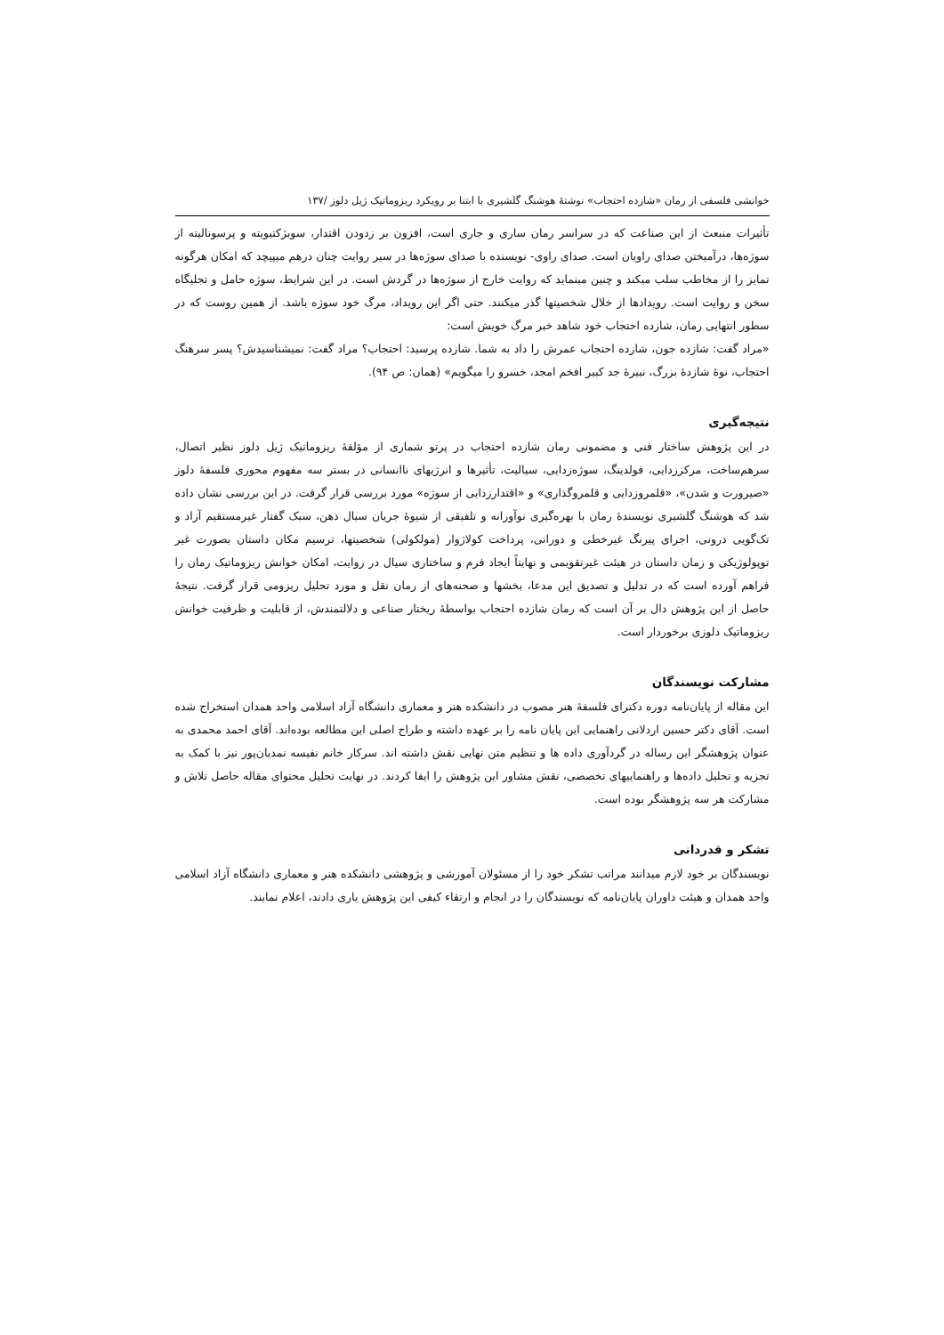خوانشی فلسفی از رمان «شازده احتجاب» نوشتهٔ هوشنگ گلشیری با ابتنا بر رویکرد ریزوماتیک ژیل دلوز /۱۳۷
تأثیرات منبعث از این صناعت که در سراسر رمان ساری و جاری است، افزون بر زدودن اقتدار، سوبژکتیویته و پرسونالیته از سوژه‌ها، درآمیختن صدای راویان است. صدای راوی- نویسنده با صدای سوژه‌ها در سیر روایت چنان درهم میپیچد که امکان هرگونه تمایز را از مخاطب سلب میکند و چنین مینماید که روایت خارج از سوژه‌ها در گردش است. در این شرایط، سوژه حامل و تجلیگاه سخن و روایت است. رویدادها از خلال شخصیتها گذر میکنند. حتی اگر این رویداد، مرگ خود سوژه باشد. از همین روست که در سطور انتهایی رمان، شازده احتجاب خود شاهد خبر مرگ خویش است:
«مراد گفت: شازده جون، شازده احتجاب عمرش را داد به شما. شازده پرسید: احتجاب؟ مراد گفت: نمیشناسیدش؟ پسر سرهنگ احتجاب، نوهٔ شازدهٔ بزرگ، نبیرهٔ جد کبیر افخم امجد، خسرو را میگویم» (همان: ص ۹۴).
نتیجه‌گیری
در این پژوهش ساختار فنی و مضمونی رمان شازده احتجاب در پرتو شماری از مؤلفهٔ ریزوماتیک ژیل دلوز نظیر اتصال، سرهم‌ساخت، مرکززدایی، فولدینگ، سوژه‌زدایی، سیالیت، تأثیرها و انرژیهای ناانسانی در بستر سه مفهوم محوری فلسفهٔ دلوز «صیرورت و شدن»، «قلمروزدایی و قلمروگذاری» و «اقتدارزدایی از سوژه» مورد بررسی قرار گرفت. در این بررسی نشان داده شد که هوشنگ گلشیری نویسندهٔ رمان با بهره‌گیری نوآورانه و تلفیقی از شیوهٔ جریان سیال ذهن، سبک گفتار غیرمستقیم آزاد و تک‌گویی درونی، اجرای پیرنگ غیرخطی و دورانی، پرداخت کولاژوار (مولکولی) شخصیتها، ترسیم مکان داستان بصورت غیر توپولوژیکی و زمان داستان در هیئت غیرتقویمی و نهایتاً ایجاد فرم و ساختاری سیال در روایت، امکان خوانش ریزوماتیک رمان را فراهم آورده است که در تدلیل و تصدیق این مدعا، بخشها و صحنه‌های از رمان نقل و مورد تحلیل ریزومی قرار گرفت. نتیجهٔ حاصل از این پژوهش دال بر آن است که رمان شازده احتجاب بواسطهٔ ریختار صناعی و دلالتمندش، از قابلیت و ظرفیت خوانش ریزوماتیک دلوزی برخوردار است.
مشارکت نویسندگان
این مقاله از پایان‌نامه دوره دکترای فلسفهٔ هنر مصوب در دانشکده هنر و معماری دانشگاه آزاد اسلامی واحد همدان استخراج شده است. آقای دکتر حسین اردلانی راهنمایی این پایان نامه را بر عهده داشته و طراح اصلی این مطالعه بوده‌اند. آقای احمد محمدی به عنوان پژوهشگر این رساله در گردآوری داده ها و تنظیم متن نهایی نقش داشته اند. سرکار خانم نفیسه نمدیان‌پور نیز با کمک به تجزیه و تحلیل داده‌ها و راهنماییهای تخصصی، نقش مشاور این پژوهش را ایفا کردند. در نهایت تحلیل محتوای مقاله حاصل تلاش و مشارکت هر سه پژوهشگر بوده است.
تشکر و قدردانی
نویسندگان بر خود لازم میدانند مراتب تشکر خود را از مسئولان آموزشی و پژوهشی دانشکده هنر و معماری دانشگاه آزاد اسلامی واحد همدان و هیئت داوران پایان‌نامه که نویسندگان را در انجام و ارتقاء کیفی این پژوهش یاری دادند، اعلام نمایند.